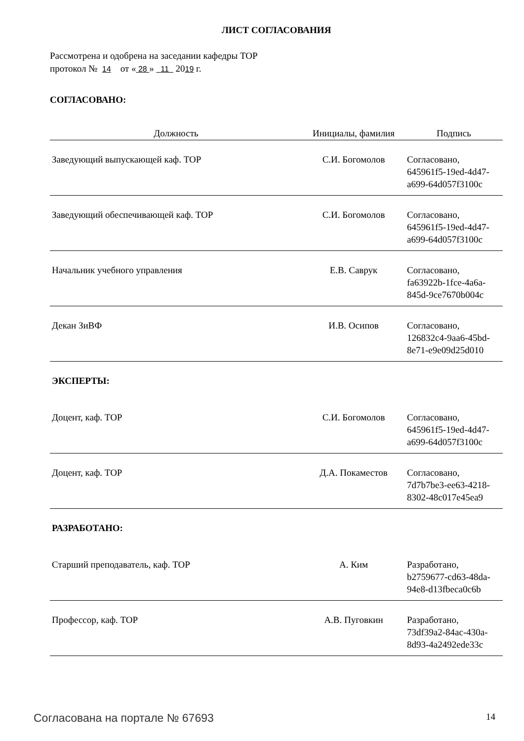ЛИСТ СОГЛАСОВАНИЯ
Рассмотрена и одобрена на заседании кафедры ТОР
протокол № 14 от « 28 » 11 2019 г.
СОГЛАСОВАНО:
| Должность | Инициалы, фамилия | Подпись |
| --- | --- | --- |
| Заведующий выпускающей каф. ТОР | С.И. Богомолов | Согласовано, 645961f5-19ed-4d47- a699-64d057f3100c |
| Заведующий обеспечивающей каф. ТОР | С.И. Богомолов | Согласовано, 645961f5-19ed-4d47- a699-64d057f3100c |
| Начальник учебного управления | Е.В. Саврук | Согласовано, fa63922b-1fce-4a6a- 845d-9ce7670b004c |
| Декан ЗиВФ | И.В. Осипов | Согласовано, 126832c4-9aa6-45bd- 8e71-e9e09d25d010 |
ЭКСПЕРТЫ:
| Доцент, каф. ТОР | С.И. Богомолов | Согласовано, 645961f5-19ed-4d47- a699-64d057f3100c |
| Доцент, каф. ТОР | Д.А. Покаместов | Согласовано, 7d7b7be3-ee63-4218- 8302-48c017e45ea9 |
РАЗРАБОТАНО:
| Старший преподаватель, каф. ТОР | А. Ким | Разработано, b2759677-cd63-48da- 94e8-d13fbeca0c6b |
| Профессор, каф. ТОР | А.В. Пуговкин | Разработано, 73df39a2-84ac-430a- 8d93-4a2492ede33c |
Согласована на портале № 67693 14